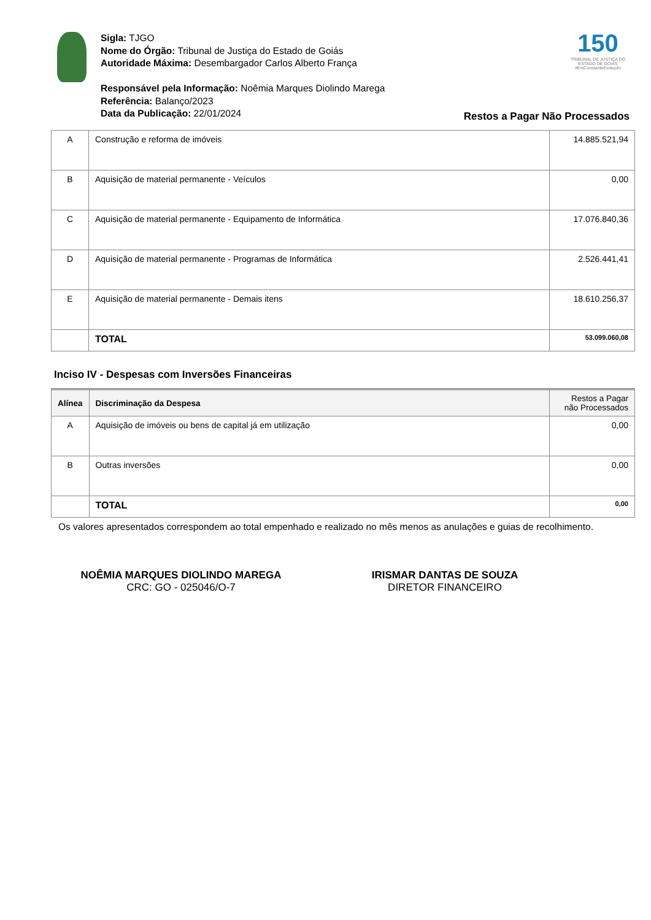150
TRIBUNAL DE JUSTIÇA DO ESTADO DE GOIÁS
#EmConstanteEvolução
Sigla: TJGO
Nome do Órgão: Tribunal de Justiça do Estado de Goiás
Autoridade Máxima: Desembargador Carlos Alberto França
Responsável pela Informação: Noêmia Marques Diolindo Marega
Referência: Balanço/2023
Data da Publicação: 22/01/2024
Restos a Pagar Não Processados
| A | Construção e reforma de imóveis | 14.885.521,94 |
| B | Aquisição de material permanente - Veículos | 0,00 |
| C | Aquisição de material permanente - Equipamento de Informática | 17.076.840,36 |
| D | Aquisição de material permanente - Programas de Informática | 2.526.441,41 |
| E | Aquisição de material permanente - Demais itens | 18.610.256,37 |
| | TOTAL | 53.099.060,08 |
Inciso IV - Despesas com Inversões Financeiras
| Alínea | Discriminação da Despesa | Restos a Pagar não Processados |
| --- | --- | --- |
| A | Aquisição de imóveis ou bens de capital já em utilização | 0,00 |
| B | Outras inversões | 0,00 |
| | TOTAL | 0,00 |
Os valores apresentados correspondem ao total empenhado e realizado no mês menos as anulações e guias de recolhimento.
NOÊMIA MARQUES DIOLINDO MAREGA
CRC: GO - 025046/O-7
IRISMAR DANTAS DE SOUZA
DIRETOR FINANCEIRO